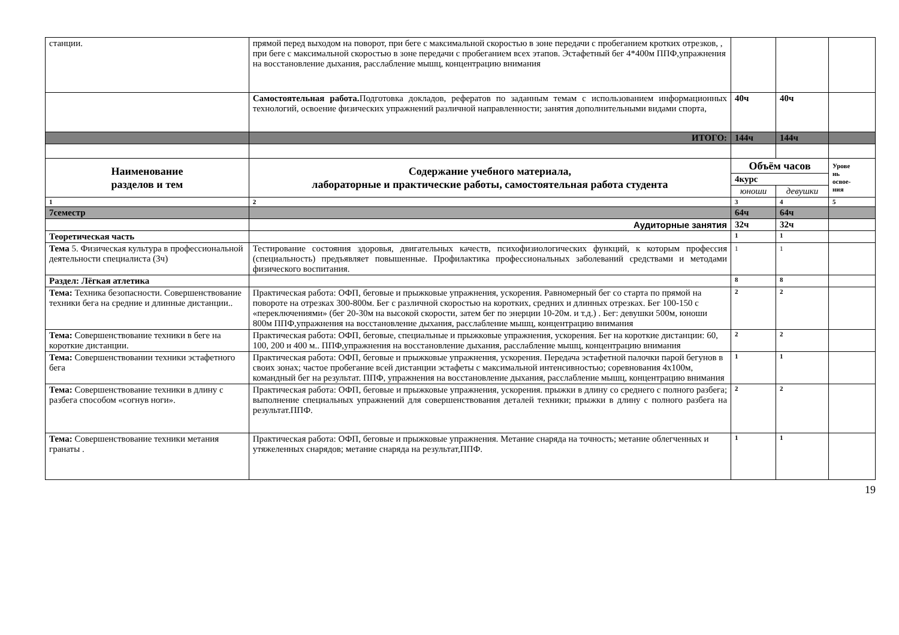| станции. | прямой перед выходом на поворот, при беге с максимальной скоростью в зоне передачи с пробеганием кротких отрезков, , при беге с максимальной скоростью в зоне передачи с пробеганием всех этапов. Эстафетный бег 4*400м ППФ,упражнения на восстановление дыхания, расслабление мышц, концентрацию внимания | | | |
| | Самостоятельная работа. Подготовка докладов, рефератов по заданным темам с использованием информационных технологий, освоение физических упражнений различной направленности; занятия дополнительными видами спорта, | 40ч | 40ч | |
| | ИТОГО: | 144ч | 144ч | |
| Наименование разделов и тем | Содержание учебного материала, лабораторные и практические работы, самостоятельная работа студента | Объём часов | | Урове нь освое- ния |
| | | 4курс | | |
| | | юноши | девушки | |
| 1 | 2 | 3 | 4 | 5 |
| 7семестр | | 64ч | 64ч | |
| | Аудиторные занятия | 32ч | 32ч | |
| Теоретическая часть | | 1 | 1 | |
| Тема 5. Физическая культура в профессиональной деятельности специалиста (3ч) | Тестирование состояния здоровья, двигательных качеств, психофизиологических функций, к которым профессия (специальность) предъявляет повышенные. Профилактика профессиональных заболеваний средствами и методами физического воспитания. | 1 | 1 | |
| Раздел: Лёгкая атлетика | | 8 | 8 | |
| Тема: Техника безопасности. Совершенствование техники бега на средние и длинные дистанции.. | Практическая работа: ОФП, беговые и прыжковые упражнения, ускорения. Равномерный бег со старта по прямой на повороте на отрезках 300-800м. Бег с различной скоростью на коротких, средних и длинных отрезках. Бег 100-150 с «переключениями» (бег 20-30м на высокой скорости, затем бег по энерции 10-20м. и т.д.) . Бег: девушки 500м, юноши 800м ППФ,упражнения на восстановление дыхания, расслабление мышц, концентрацию внимания | 2 | 2 | |
| Тема: Совершенствование техники в беге на короткие дистанции. | Практическая работа: ОФП, беговые, специальные и прыжковые упражнения, ускорения. Бег на короткие дистанции: 60, 100, 200 и 400 м.. ППФ,упражнения на восстановление дыхания, расслабление мышц, концентрацию внимания | 2 | 2 | |
| Тема: Совершенствовании техники эстафетного бега | Практическая работа: ОФП, беговые и прыжковые упражнения, ускорения. Передача эстафетной палочки парой бегунов в своих зонах; частое пробегание всей дистанции эстафеты с максимальной интенсивностью; соревнования 4х100м, командный бег на результат. ППФ, упражнения на восстановление дыхания, расслабление мышц, концентрацию внимания | 1 | 1 | |
| Тема: Совершенствование техники в длину с разбега способом «согнув ноги». | Практическая работа: ОФП, беговые и прыжковые упражнения, ускорения. прыжки в длину со среднего с полного разбега; выполнение специальных упражнений для совершенствования деталей техники; прыжки в длину с полного разбега на результат.ППФ. | 2 | 2 | |
| Тема: Совершенствование техники метания гранаты . | Практическая работа: ОФП, беговые и прыжковые упражнения. Метание снаряда на точность; метание облегченных и утяжеленных снарядов; метание снаряда на результат,ППФ. | 1 | 1 | |
19